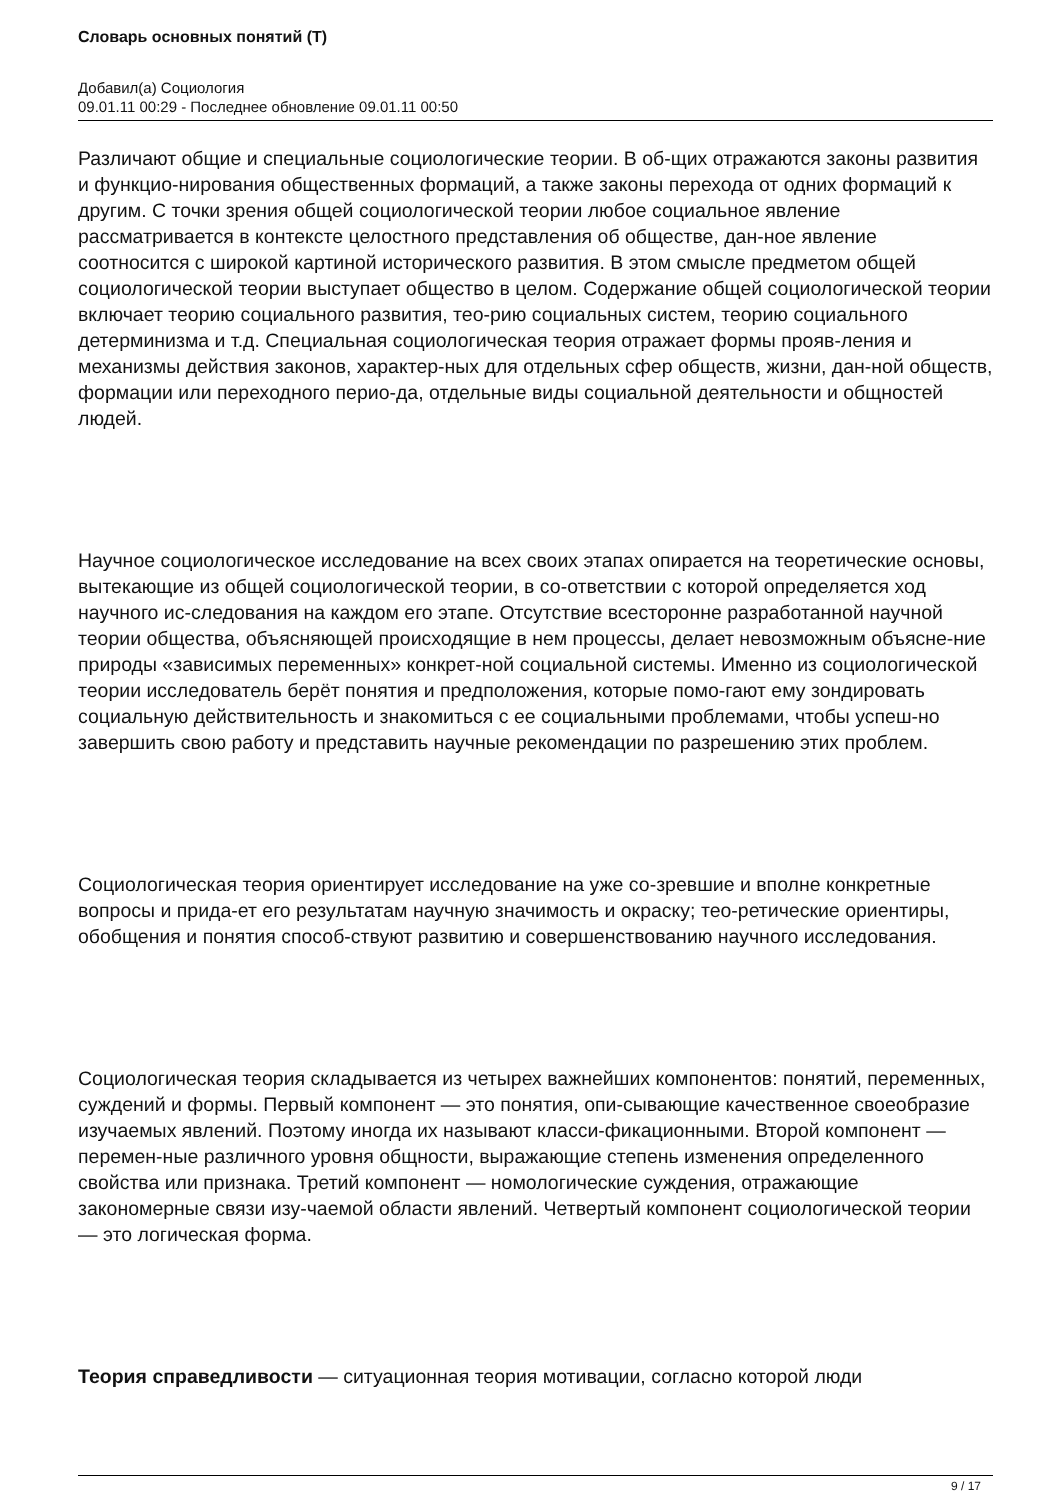Словарь основных понятий (Т)
Добавил(а) Социология
09.01.11 00:29 - Последнее обновление 09.01.11 00:50
Различают общие и специальные социологические теории. В об-щих отражаются законы развития и функцио-нирования общественных формаций, а также законы перехода от одних формаций к другим. С точки зрения общей социологической теории любое социальное явление рассматривается в контексте целостного представления об обществе, дан-ное явление соотносится с широкой картиной исторического развития. В этом смысле предметом общей социологической теории выступает общество в целом. Содержание общей социологической теории включает теорию социального развития, тео-рию социальных систем, теорию социального детерминизма и т.д. Специальная социологическая теория отражает формы прояв-ления и механизмы действия законов, характер-ных для отдельных сфер обществ, жизни, дан-ной обществ, формации или переходного перио-да, отдельные виды социальной деятельности и общностей людей.
Научное социологическое исследование на всех своих этапах опирается на теоретические основы, вытекающие из общей социологической теории, в со-ответствии с которой определяется ход научного ис-следования на каждом его этапе. Отсутствие всесторонне разработанной научной теории общества, объясняющей происходящие в нем процессы, делает невозможным объясне-ние природы «зависимых переменных» конкрет-ной социальной системы. Именно из социологической теории исследователь берёт понятия и предположения, которые помо-гают ему зондировать социальную действительность и знакомиться с ее социальными проблемами, чтобы успеш-но завершить свою работу и представить научные рекомендации по разрешению этих проблем.
Социологическая теория ориентирует исследование на уже со-зревшие и вполне конкретные вопросы и прида-ет его результатам научную значимость и окраску; тео-ретические ориентиры, обобщения и понятия способ-ствуют развитию и совершенствованию научного исследования.
Социологическая теория складывается из четырех важнейших компонентов: понятий, переменных, суждений и формы. Первый компонент — это понятия, опи-сывающие качественное своеобразие изучаемых явлений. Поэтому иногда их называют класси-фикационными. Второй компонент — перемен-ные различного уровня общности, выражающие степень изменения определенного свойства или признака. Третий компонент — номологические суждения, отражающие закономерные связи изу-чаемой области явлений. Четвертый компонент социологической теории — это логическая форма.
Теория справедливости — ситуационная теория мотивации, согласно которой люди
9 / 17